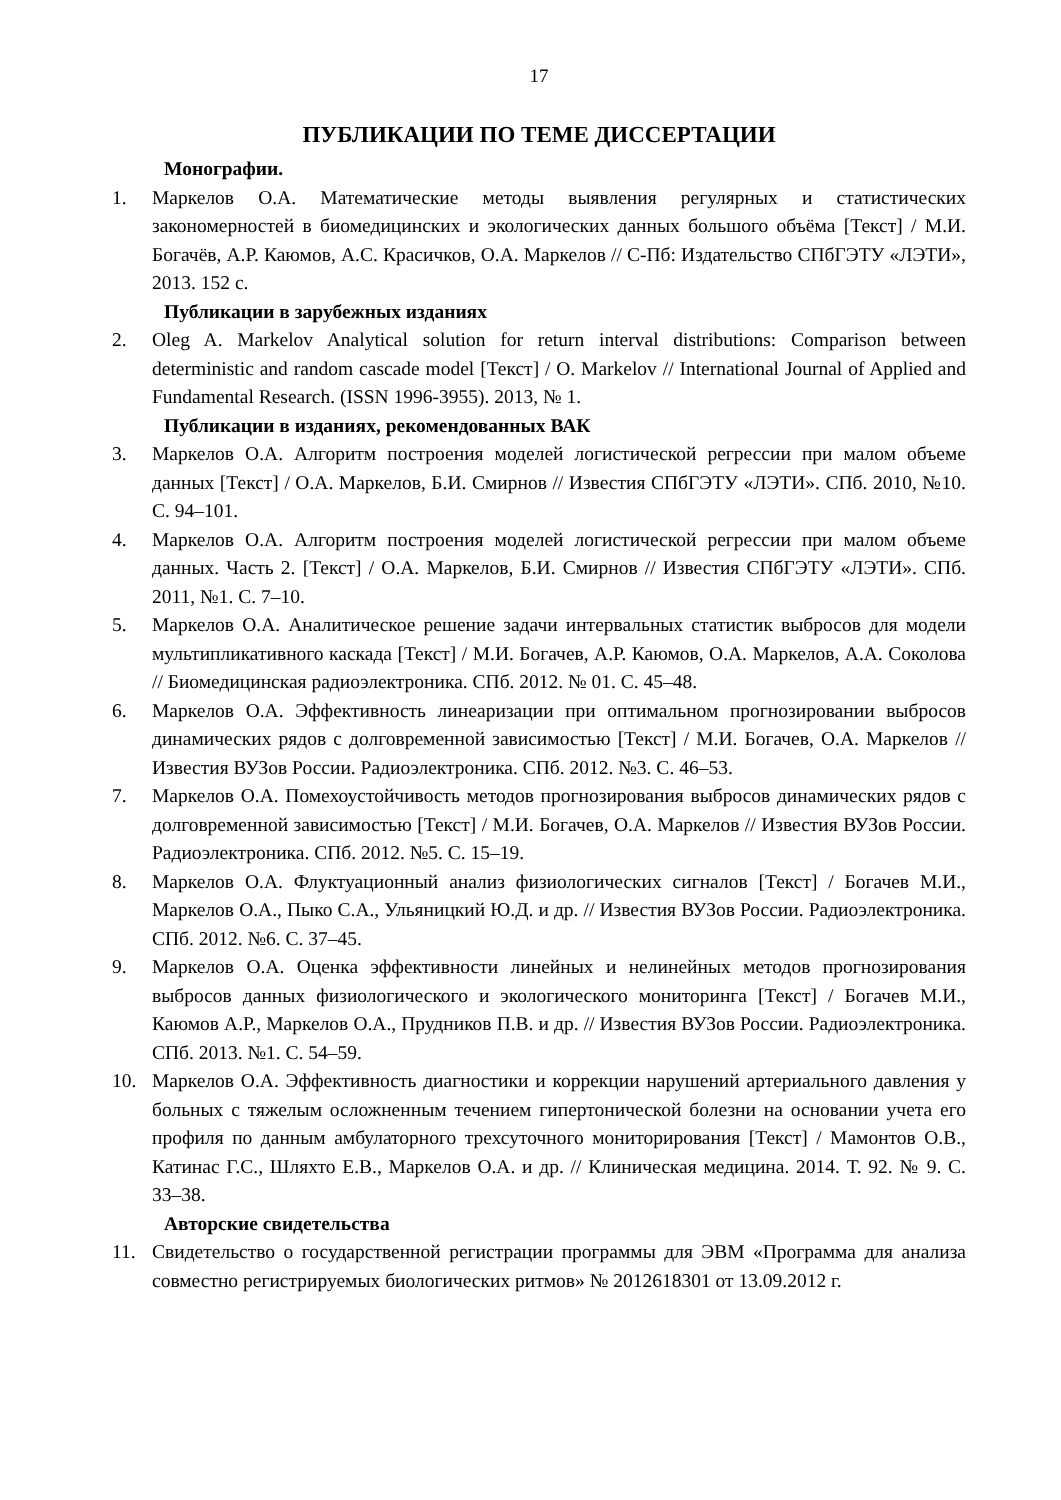17
ПУБЛИКАЦИИ ПО ТЕМЕ ДИССЕРТАЦИИ
Монографии.
1. Маркелов О.А. Математические методы выявления регулярных и статистических закономерностей в биомедицинских и экологических данных большого объёма [Текст] / М.И. Богачёв, А.Р. Каюмов, А.С. Красичков, О.А. Маркелов // С-Пб: Издательство СПбГЭТУ «ЛЭТИ», 2013. 152 с.
Публикации в зарубежных изданиях
2. Oleg A. Markelov Analytical solution for return interval distributions: Comparison between deterministic and random cascade model [Текст] / O. Markelov // International Journal of Applied and Fundamental Research. (ISSN 1996-3955). 2013, № 1.
Публикации в изданиях, рекомендованных ВАК
3. Маркелов О.А. Алгоритм построения моделей логистической регрессии при малом объеме данных [Текст] / О.А. Маркелов, Б.И. Смирнов // Известия СПбГЭТУ «ЛЭТИ». СПб. 2010, №10. С. 94–101.
4. Маркелов О.А. Алгоритм построения моделей логистической регрессии при малом объеме данных. Часть 2. [Текст] / О.А. Маркелов, Б.И. Смирнов // Известия СПбГЭТУ «ЛЭТИ». СПб. 2011, №1. С. 7–10.
5. Маркелов О.А. Аналитическое решение задачи интервальных статистик выбросов для модели мультипликативного каскада [Текст] / М.И. Богачев, А.Р. Каюмов, О.А. Маркелов, А.А. Соколова // Биомедицинская радиоэлектроника. СПб. 2012. № 01. С. 45–48.
6. Маркелов О.А. Эффективность линеаризации при оптимальном прогнозировании выбросов динамических рядов с долговременной зависимостью [Текст] / М.И. Богачев, О.А. Маркелов // Известия ВУЗов России. Радиоэлектроника. СПб. 2012. №3. С. 46–53.
7. Маркелов О.А. Помехоустойчивость методов прогнозирования выбросов динамических рядов с долговременной зависимостью [Текст] / М.И. Богачев, О.А. Маркелов // Известия ВУЗов России. Радиоэлектроника. СПб. 2012. №5. С. 15–19.
8. Маркелов О.А. Флуктуационный анализ физиологических сигналов [Текст] / Богачев М.И., Маркелов О.А., Пыко С.А., Ульяницкий Ю.Д. и др. // Известия ВУЗов России. Радиоэлектроника. СПб. 2012. №6. С. 37–45.
9. Маркелов О.А. Оценка эффективности линейных и нелинейных методов прогнозирования выбросов данных физиологического и экологического мониторинга [Текст] / Богачев М.И., Каюмов А.Р., Маркелов О.А., Прудников П.В. и др. // Известия ВУЗов России. Радиоэлектроника. СПб. 2013. №1. С. 54–59.
10. Маркелов О.А. Эффективность диагностики и коррекции нарушений артериального давления у больных с тяжелым осложненным течением гипертонической болезни на основании учета его профиля по данным амбулаторного трехсуточного мониторирования [Текст] / Мамонтов О.В., Катинас Г.С., Шляхто Е.В., Маркелов О.А. и др. // Клиническая медицина. 2014. Т. 92. № 9. С. 33–38.
Авторские свидетельства
11. Свидетельство о государственной регистрации программы для ЭВМ «Программа для анализа совместно регистрируемых биологических ритмов» № 2012618301 от 13.09.2012 г.